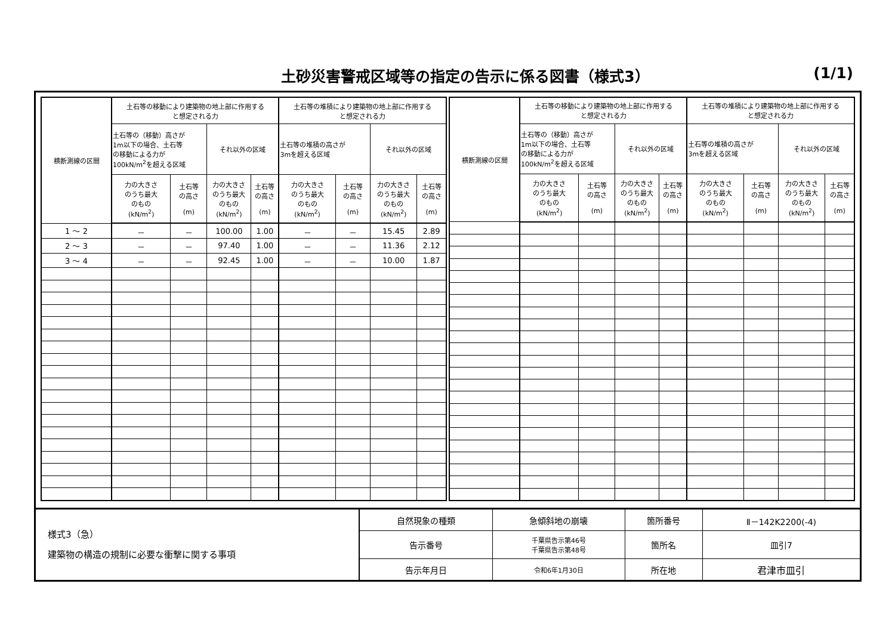土砂災害警戒区域等の指定の告示に係る図書（様式3）
(1/1)
| 横断測線の区間 | 土石等の移動により建築物の地上部に作用する と想定される力 | | | | 土石等の堆積により建築物の地上部に作用する と想定される力 | | | |
| --- | --- | --- | --- | --- | --- | --- | --- | --- |
| | 土石等の（移動）高さが 1m以下の場合、土石等 の移動による力が 100kN/m<sup>2</sup>を超える区域 | | それ以外の区域 | | 土石等の堆積の高さが 3mを超える区域 | | それ以外の区域 | |
| | 力の大きさ のうち最大 のもの (kN/m<sup>2</sup>) | 土石等 の高さ (m) | 力の大きさ のうち最大 のもの (kN/m<sup>2</sup>) | 土石等 の高さ (m) | 力の大きさ のうち最大 のもの (kN/m<sup>2</sup>) | 土石等 の高さ (m) | 力の大きさ のうち最大 のもの (kN/m<sup>2</sup>) | 土石等 の高さ (m) |
| 1 ～ 2 | － | － | 100.00 | 1.00 | － | － | 15.45 | 2.89 |
| 2 ～ 3 | － | － | 97.40 | 1.00 | － | － | 11.36 | 2.12 |
| 3 ～ 4 | － | － | 92.45 | 1.00 | － | － | 10.00 | 1.87 |
| 横断測線の区間 | 土石等の移動により建築物の地上部に作用する と想定される力 | | | | 土石等の堆積により建築物の地上部に作用する と想定される力 | | | |
| --- | --- | --- | --- | --- | --- | --- | --- | --- |
| | 土石等の（移動）高さが 1m以下の場合、土石等 の移動による力が 100kN/m<sup>2</sup>を超える区域 | | それ以外の区域 | | 土石等の堆積の高さが 3mを超える区域 | | それ以外の区域 | |
| | 力の大きさ のうち最大 のもの (kN/m<sup>2</sup>) | 土石等 の高さ (m) | 力の大きさ のうち最大 のもの (kN/m<sup>2</sup>) | 土石等 の高さ (m) | 力の大きさ のうち最大 のもの (kN/m<sup>2</sup>) | 土石等 の高さ (m) | 力の大きさ のうち最大 のもの (kN/m<sup>2</sup>) | 土石等 の高さ (m) |
| 様式3（急） 建築物の構造の規制に必要な衝撃に関する事項 | 自然現象の種類 | 急傾斜地の崩壊 | 箇所番号 | Ⅱ－142K2200(-4) |
| | 告示番号 | 千葉県告示第46号 千葉県告示第48号 | 箇所名 | 皿引7 |
| | 告示年月日 | 令和6年1月30日 | 所在地 | 君津市皿引 |